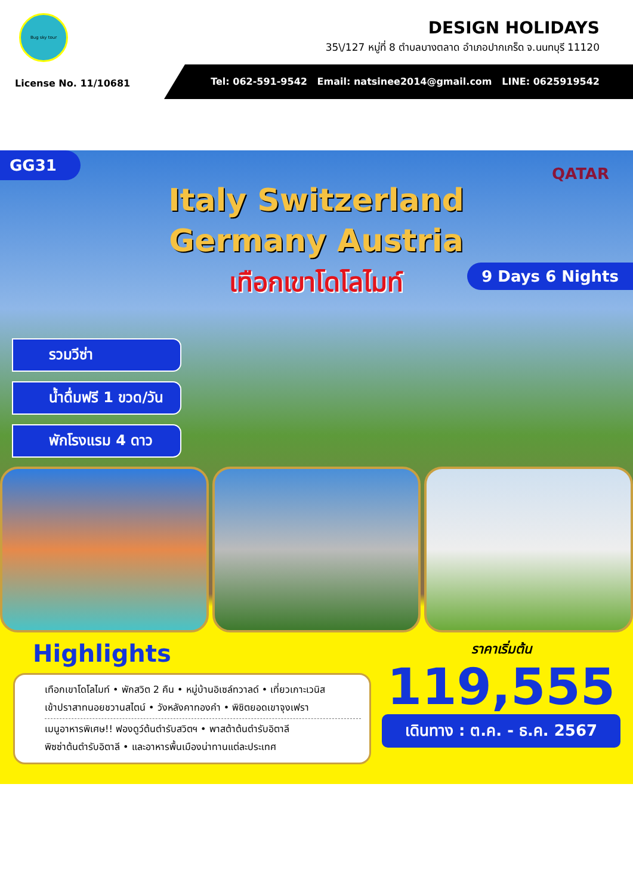Bug sky tour
DESIGN HOLIDAYS
35\/127 หมู่ที่ 8 ตำบลบางตลาด อำเภอปากเกร็ด จ.นนทบุรี 11120
Tel: 062-591-9542 Email: natsinee2014@gmail.com LINE: 0625919542
License No. 11/10681
GG31
QATAR
Italy Switzerland
Germany Austria
เทือกเขาโดโลไมท์
9 Days 6 Nights
รวมวีซ่า
น้ำดื่มฟรี 1 ขวด/วัน
พักโรงแรม 4 ดาว
Highlights
เทือกเขาโดโลไมท์ • พักสวิต 2 คืน • หมู่บ้านอิเซล์ทวาลด์ • เที่ยวเกาะเวนิส
เข้าปราสาทนอยชวานสไตน์ • วังหลังคาทองคำ • พิชิตยอดเขาจุงเฟรา
เมนูอาหารพิเศษ!! ฟองดูว์ต้นตำรับสวิตฯ • พาสต้าต้นตำรับอิตาลี
พิซซ่าต้นตำรับอิตาลี • และอาหารพื้นเมืองน่าทานแต่ละประเทศ
ราคาเริ่มต้น
119,555
เดินทาง : ต.ค. - ธ.ค. 2567